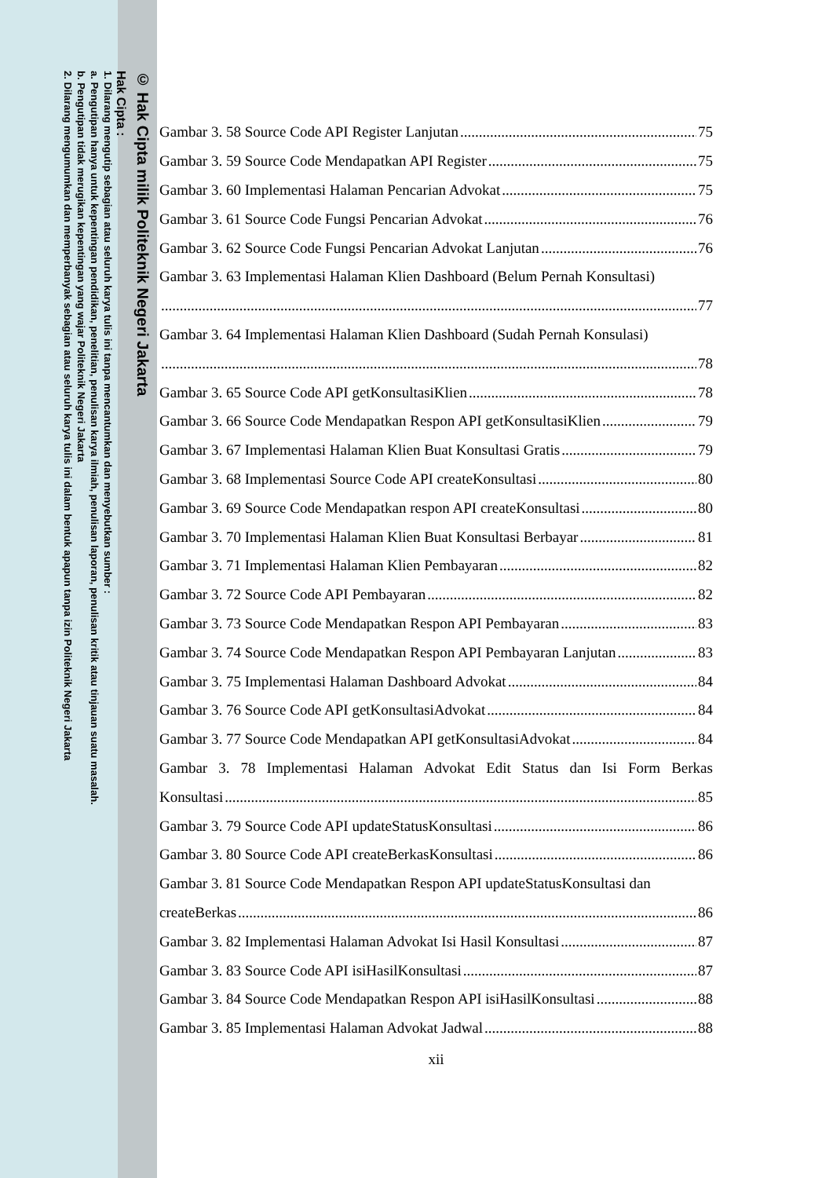© Hak Cipta milik Politeknik Negeri Jakarta
Hak Cipta :
1. Dilarang mengutip sebagian atau seluruh karya tulis ini tanpa mencantumkan dan menyebutkan sumber :
a. Pengutipan hanya untuk kepentingan pendidikan, penelitian, penulisan karya ilmiah, penulisan laporan, penulisan kritik atau tinjauan suatu masalah.
b. Pengutipan tidak merugikan kepentingan yang wajar Politeknik Negeri Jakarta
2. Dilarang mengumumkan dan memperbanyak sebagian atau seluruh karya tulis ini dalam bentuk apapun tanpa izin Politeknik Negeri Jakarta
Gambar 3. 58 Source Code API Register Lanjutan 75
Gambar 3. 59 Source Code Mendapatkan API Register 75
Gambar 3. 60 Implementasi Halaman Pencarian Advokat 75
Gambar 3. 61 Source Code Fungsi Pencarian Advokat 76
Gambar 3. 62 Source Code Fungsi Pencarian Advokat Lanjutan 76
Gambar 3. 63 Implementasi Halaman Klien Dashboard (Belum Pernah Konsultasi)
77
Gambar 3. 64 Implementasi Halaman Klien Dashboard (Sudah Pernah Konsulasi)
78
Gambar 3. 65 Source Code API getKonsultasiKlien 78
Gambar 3. 66 Source Code Mendapatkan Respon API getKonsultasiKlien 79
Gambar 3. 67 Implementasi Halaman Klien Buat Konsultasi Gratis 79
Gambar 3. 68 Implementasi Source Code API createKonsultasi 80
Gambar 3. 69 Source Code Mendapatkan respon API createKonsultasi 80
Gambar 3. 70 Implementasi Halaman Klien Buat Konsultasi Berbayar 81
Gambar 3. 71 Implementasi Halaman Klien Pembayaran 82
Gambar 3. 72 Source Code API Pembayaran 82
Gambar 3. 73 Source Code Mendapatkan Respon API Pembayaran 83
Gambar 3. 74 Source Code Mendapatkan Respon API Pembayaran Lanjutan 83
Gambar 3. 75 Implementasi Halaman Dashboard Advokat 84
Gambar 3. 76 Source Code API getKonsultasiAdvokat 84
Gambar 3. 77 Source Code Mendapatkan API getKonsultasiAdvokat 84
Gambar 3. 78 Implementasi Halaman Advokat Edit Status dan Isi Form Berkas
Konsultasi 85
Gambar 3. 79 Source Code API updateStatusKonsultasi 86
Gambar 3. 80 Source Code API createBerkasKonsultasi 86
Gambar 3. 81 Source Code Mendapatkan Respon API updateStatusKonsultasi dan
createBerkas 86
Gambar 3. 82 Implementasi Halaman Advokat Isi Hasil Konsultasi 87
Gambar 3. 83 Source Code API isiHasilKonsultasi 87
Gambar 3. 84 Source Code Mendapatkan Respon API isiHasilKonsultasi 88
Gambar 3. 85 Implementasi Halaman Advokat Jadwal 88
xii